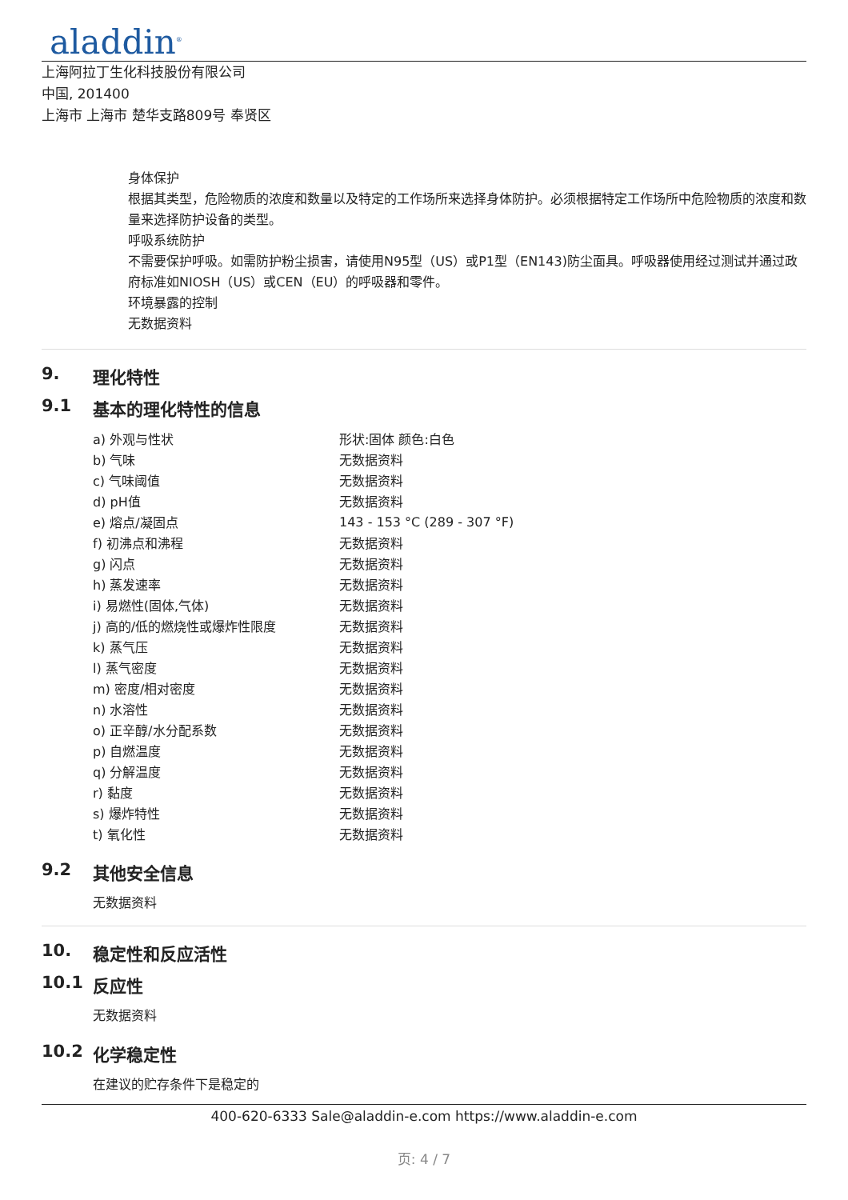aladdin<sup>®</sup>
上海阿拉丁生化科技股份有限公司
中国, 201400
上海市 上海市 楚华支路809号 奉贤区
身体保护
根据其类型，危险物质的浓度和数量以及特定的工作场所来选择身体防护。必须根据特定工作场所中危险物质的浓度和数量来选择防护设备的类型。
呼吸系统防护
不需要保护呼吸。如需防护粉尘损害，请使用N95型（US）或P1型（EN143)防尘面具。呼吸器使用经过测试并通过政府标准如NIOSH（US）或CEN（EU）的呼吸器和零件。
环境暴露的控制
无数据资料
9. 理化特性
9.1 基本的理化特性的信息
| a) 外观与性状 | 形状:固体 颜色:白色 |
| b) 气味 | 无数据资料 |
| c) 气味阈值 | 无数据资料 |
| d) pH值 | 无数据资料 |
| e) 熔点/凝固点 | 143 - 153 °C (289 - 307 °F) |
| f) 初沸点和沸程 | 无数据资料 |
| g) 闪点 | 无数据资料 |
| h) 蒸发速率 | 无数据资料 |
| i) 易燃性(固体,气体) | 无数据资料 |
| j) 高的/低的燃烧性或爆炸性限度 | 无数据资料 |
| k) 蒸气压 | 无数据资料 |
| l) 蒸气密度 | 无数据资料 |
| m) 密度/相对密度 | 无数据资料 |
| n) 水溶性 | 无数据资料 |
| o) 正辛醇/水分配系数 | 无数据资料 |
| p) 自燃温度 | 无数据资料 |
| q) 分解温度 | 无数据资料 |
| r) 黏度 | 无数据资料 |
| s) 爆炸特性 | 无数据资料 |
| t) 氧化性 | 无数据资料 |
9.2 其他安全信息
无数据资料
10. 稳定性和反应活性
10.1 反应性
无数据资料
10.2 化学稳定性
在建议的贮存条件下是稳定的
400-620-6333 Sale@aladdin-e.com https://www.aladdin-e.com
页: 4 / 7